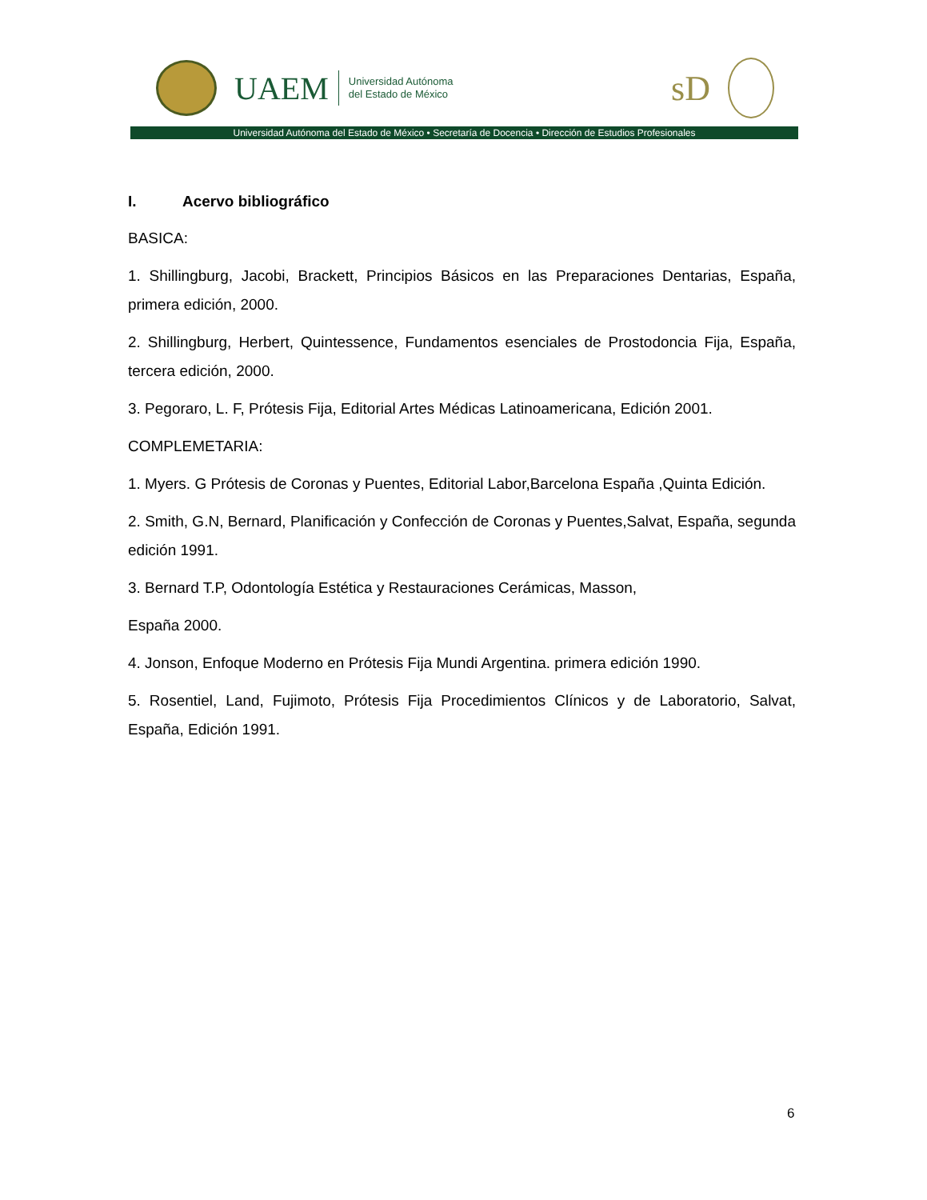UAEM
Universidad Autónoma
del Estado de México
sD
Universidad Autónoma del Estado de México • Secretaría de Docencia • Dirección de Estudios Profesionales
I. Acervo bibliográfico
BASICA:
1. Shillingburg, Jacobi, Brackett, Principios Básicos en las Preparaciones Dentarias, España, primera edición, 2000.
2. Shillingburg, Herbert, Quintessence, Fundamentos esenciales de Prostodoncia Fija, España, tercera edición, 2000.
3. Pegoraro, L. F, Prótesis Fija, Editorial Artes Médicas Latinoamericana, Edición 2001.
COMPLEMETARIA:
1. Myers. G Prótesis de Coronas y Puentes, Editorial Labor,Barcelona España ,Quinta Edición.
2. Smith, G.N, Bernard, Planificación y Confección de Coronas y Puentes,Salvat, España, segunda edición 1991.
3. Bernard T.P, Odontología Estética y Restauraciones Cerámicas, Masson,
España 2000.
4. Jonson, Enfoque Moderno en Prótesis Fija Mundi Argentina. primera edición 1990.
5. Rosentiel, Land, Fujimoto, Prótesis Fija Procedimientos Clínicos y de Laboratorio, Salvat, España, Edición 1991.
6